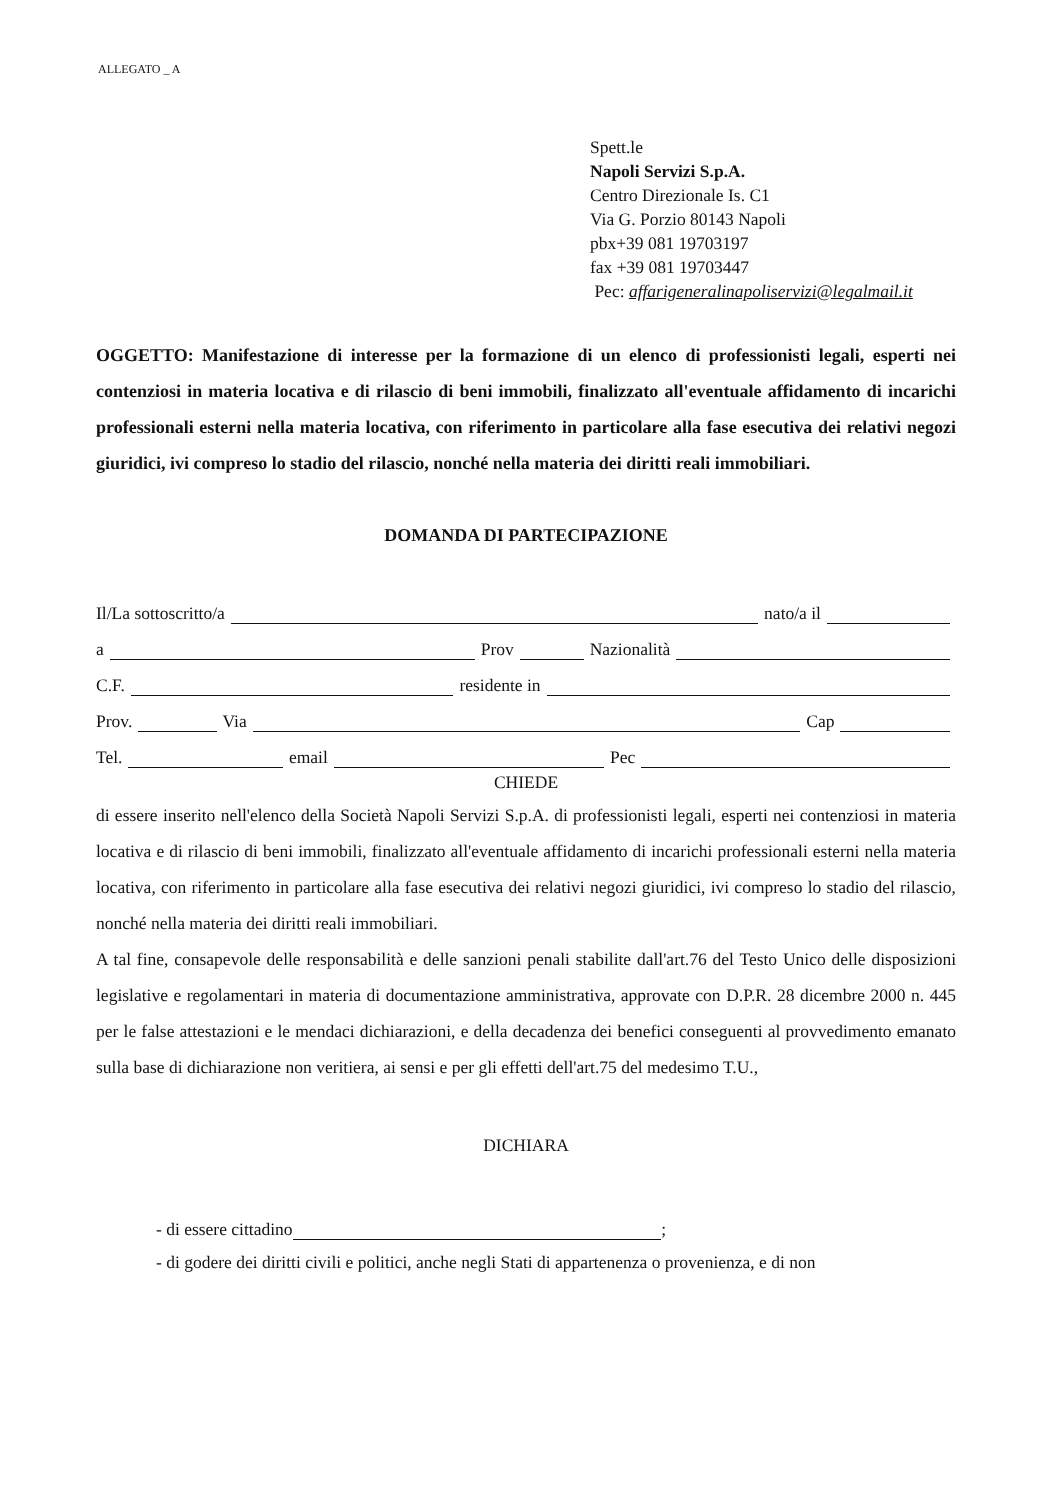ALLEGATO _ A
Spett.le
Napoli Servizi S.p.A.
Centro Direzionale Is. C1
Via G. Porzio 80143 Napoli
pbx+39 081 19703197
fax +39 081 19703447
Pec: affarigeneralinapoliservizi@legalmail.it
OGGETTO: Manifestazione di interesse per la formazione di un elenco di professionisti legali, esperti nei contenziosi in materia locativa e di rilascio di beni immobili, finalizzato all'eventuale affidamento di incarichi professionali esterni nella materia locativa, con riferimento in particolare alla fase esecutiva dei relativi negozi giuridici, ivi compreso lo stadio del rilascio, nonché nella materia dei diritti reali immobiliari.
DOMANDA DI PARTECIPAZIONE
Il/La sottoscritto/a nato/a il
a Prov Nazionalità
C.F. residente in
Prov. Via Cap
Tel. email Pec
CHIEDE
di essere inserito nell'elenco della Società Napoli Servizi S.p.A. di professionisti legali, esperti nei contenziosi in materia locativa e di rilascio di beni immobili, finalizzato all'eventuale affidamento di incarichi professionali esterni nella materia locativa, con riferimento in particolare alla fase esecutiva dei relativi negozi giuridici, ivi compreso lo stadio del rilascio, nonché nella materia dei diritti reali immobiliari.
A tal fine, consapevole delle responsabilità e delle sanzioni penali stabilite dall'art.76 del Testo Unico delle disposizioni legislative e regolamentari in materia di documentazione amministrativa, approvate con D.P.R. 28 dicembre 2000 n. 445 per le false attestazioni e le mendaci dichiarazioni, e della decadenza dei benefici conseguenti al provvedimento emanato sulla base di dichiarazione non veritiera, ai sensi e per gli effetti dell'art.75 del medesimo T.U.,
DICHIARA
- di essere cittadino ;
- di godere dei diritti civili e politici, anche negli Stati di appartenenza o provenienza, e di non